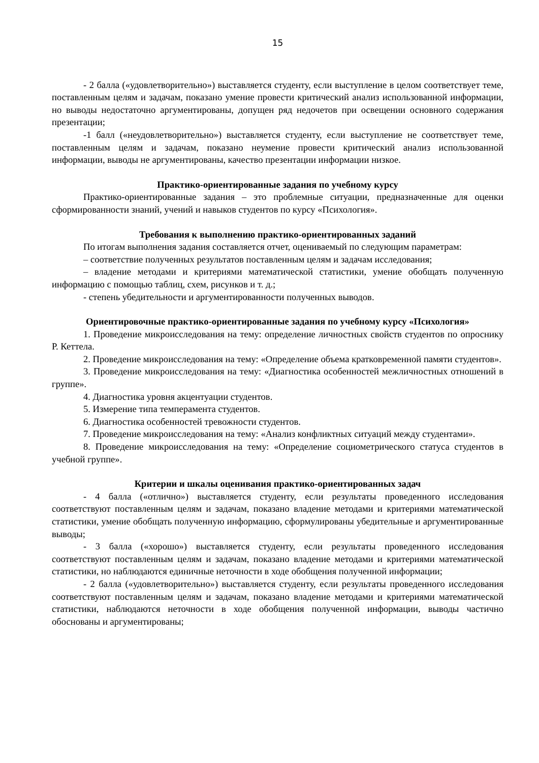15
- 2 балла («удовлетворительно») выставляется студенту, если выступление в целом соответствует теме, поставленным целям и задачам, показано умение провести критический анализ использованной информации, но выводы недостаточно аргументированы, допущен ряд недочетов при освещении основного содержания презентации;
-1 балл («неудовлетворительно») выставляется студенту, если выступление не соответствует теме, поставленным целям и задачам, показано неумение провести критический анализ использованной информации, выводы не аргументированы, качество презентации информации низкое.
Практико-ориентированные задания по учебному курсу
Практико-ориентированные задания – это проблемные ситуации, предназначенные для оценки сформированности знаний, учений и навыков студентов по курсу «Психология».
Требования к выполнению практико-ориентированных заданий
По итогам выполнения задания составляется отчет, оцениваемый по следующим параметрам:
– соответствие полученных результатов поставленным целям и задачам исследования;
– владение методами и критериями математической статистики, умение обобщать полученную информацию с помощью таблиц, схем, рисунков и т. д.;
- степень убедительности и аргументированности полученных выводов.
Ориентировочные практико-ориентированные задания по учебному курсу «Психология»
1. Проведение микроисследования на тему: определение личностных свойств студентов по опроснику Р. Кеттела.
2. Проведение микроисследования на тему: «Определение объема кратковременной памяти студентов».
3. Проведение микроисследования на тему: «Диагностика особенностей межличностных отношений в группе».
4. Диагностика уровня акцентуации студентов.
5. Измерение типа темперамента студентов.
6. Диагностика особенностей тревожности студентов.
7. Проведение микроисследования на тему: «Анализ конфликтных ситуаций между студентами».
8. Проведение микроисследования на тему: «Определение социометрического статуса студентов в учебной группе».
Критерии и шкалы оценивания практико-ориентированных задач
- 4 балла («отлично») выставляется студенту, если результаты проведенного исследования соответствуют поставленным целям и задачам, показано владение методами и критериями математической статистики, умение обобщать полученную информацию, сформулированы убедительные и аргументированные выводы;
- 3 балла («хорошо») выставляется студенту, если результаты проведенного исследования соответствуют поставленным целям и задачам, показано владение методами и критериями математической статистики, но наблюдаются единичные неточности в ходе обобщения полученной информации;
- 2 балла («удовлетворительно») выставляется студенту, если результаты проведенного исследования соответствуют поставленным целям и задачам, показано владение методами и критериями математической статистики, наблюдаются неточности в ходе обобщения полученной информации, выводы частично обоснованы и аргументированы;